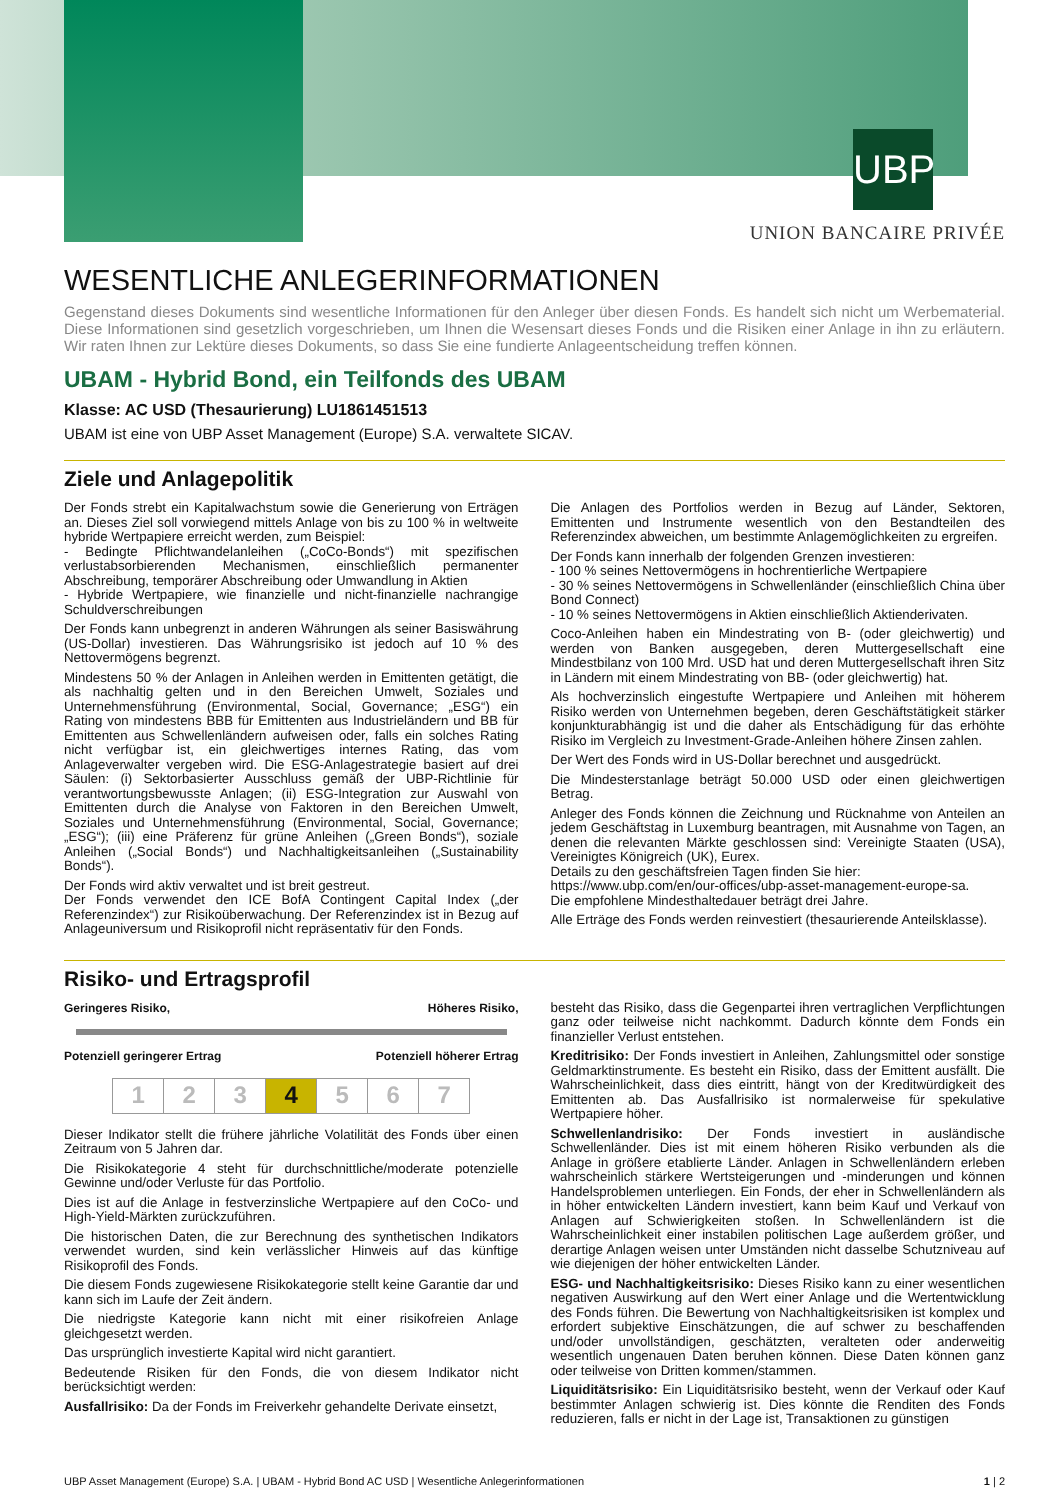UBP
UNION BANCAIRE PRIVÉE
WESENTLICHE ANLEGERINFORMATIONEN
Gegenstand dieses Dokuments sind wesentliche Informationen für den Anleger über diesen Fonds. Es handelt sich nicht um Werbematerial. Diese Informationen sind gesetzlich vorgeschrieben, um Ihnen die Wesensart dieses Fonds und die Risiken einer Anlage in ihn zu erläutern. Wir raten Ihnen zur Lektüre dieses Dokuments, so dass Sie eine fundierte Anlageentscheidung treffen können.
UBAM - Hybrid Bond, ein Teilfonds des UBAM
Klasse: AC USD (Thesaurierung) LU1861451513
UBAM ist eine von UBP Asset Management (Europe) S.A. verwaltete SICAV.
Ziele und Anlagepolitik
Der Fonds strebt ein Kapitalwachstum sowie die Generierung von Erträgen an. Dieses Ziel soll vorwiegend mittels Anlage von bis zu 100 % in weltweite hybride Wertpapiere erreicht werden, zum Beispiel:
- Bedingte Pflichtwandelanleihen („CoCo-Bonds“) mit spezifischen verlustabsorbierenden Mechanismen, einschließlich permanenter Abschreibung, temporärer Abschreibung oder Umwandlung in Aktien
- Hybride Wertpapiere, wie finanzielle und nicht-finanzielle nachrangige Schuldverschreibungen
Der Fonds kann unbegrenzt in anderen Währungen als seiner Basiswährung (US-Dollar) investieren. Das Währungsrisiko ist jedoch auf 10 % des Nettovermögens begrenzt.
Mindestens 50 % der Anlagen in Anleihen werden in Emittenten getätigt, die als nachhaltig gelten und in den Bereichen Umwelt, Soziales und Unternehmensführung (Environmental, Social, Governance; „ESG“) ein Rating von mindestens BBB für Emittenten aus Industrieländern und BB für Emittenten aus Schwellenländern aufweisen oder, falls ein solches Rating nicht verfügbar ist, ein gleichwertiges internes Rating, das vom Anlageverwalter vergeben wird. Die ESG-Anlagestrategie basiert auf drei Säulen: (i) Sektorbasierter Ausschluss gemäß der UBP-Richtlinie für verantwortungsbewusste Anlagen; (ii) ESG-Integration zur Auswahl von Emittenten durch die Analyse von Faktoren in den Bereichen Umwelt, Soziales und Unternehmensführung (Environmental, Social, Governance; „ESG“); (iii) eine Präferenz für grüne Anleihen („Green Bonds“), soziale Anleihen („Social Bonds“) und Nachhaltigkeitsanleihen („Sustainability Bonds“).
Der Fonds wird aktiv verwaltet und ist breit gestreut.
Der Fonds verwendet den ICE BofA Contingent Capital Index („der Referenzindex“) zur Risikoüberwachung. Der Referenzindex ist in Bezug auf Anlageuniversum und Risikoprofil nicht repräsentativ für den Fonds.
Die Anlagen des Portfolios werden in Bezug auf Länder, Sektoren, Emittenten und Instrumente wesentlich von den Bestandteilen des Referenzindex abweichen, um bestimmte Anlagemöglichkeiten zu ergreifen.
Der Fonds kann innerhalb der folgenden Grenzen investieren:
- 100 % seines Nettovermögens in hochrentierliche Wertpapiere
- 30 % seines Nettovermögens in Schwellenländer (einschließlich China über Bond Connect)
- 10 % seines Nettovermögens in Aktien einschließlich Aktienderivaten.
Coco-Anleihen haben ein Mindestrating von B- (oder gleichwertig) und werden von Banken ausgegeben, deren Muttergesellschaft eine Mindestbilanz von 100 Mrd. USD hat und deren Muttergesellschaft ihren Sitz in Ländern mit einem Mindestrating von BB- (oder gleichwertig) hat.
Als hochverzinslich eingestufte Wertpapiere und Anleihen mit höherem Risiko werden von Unternehmen begeben, deren Geschäftstätigkeit stärker konjunkturabhängig ist und die daher als Entschädigung für das erhöhte Risiko im Vergleich zu Investment-Grade-Anleihen höhere Zinsen zahlen.
Der Wert des Fonds wird in US-Dollar berechnet und ausgedrückt.
Die Mindesterstanlage beträgt 50.000 USD oder einen gleichwertigen Betrag.
Anleger des Fonds können die Zeichnung und Rücknahme von Anteilen an jedem Geschäftstag in Luxemburg beantragen, mit Ausnahme von Tagen, an denen die relevanten Märkte geschlossen sind: Vereinigte Staaten (USA), Vereinigtes Königreich (UK), Eurex.
Details zu den geschäftsfreien Tagen finden Sie hier:
https://www.ubp.com/en/our-offices/ubp-asset-management-europe-sa.
Die empfohlene Mindesthaltedauer beträgt drei Jahre.
Alle Erträge des Fonds werden reinvestiert (thesaurierende Anteilsklasse).
Risiko- und Ertragsprofil
Geringeres Risiko, Höheres Risiko,
Potenziell geringerer Ertrag Potenziell höherer Ertrag
| 1 | 2 | 3 | 4 | 5 | 6 | 7 |
Dieser Indikator stellt die frühere jährliche Volatilität des Fonds über einen Zeitraum von 5 Jahren dar.
Die Risikokategorie 4 steht für durchschnittliche/moderate potenzielle Gewinne und/oder Verluste für das Portfolio.
Dies ist auf die Anlage in festverzinsliche Wertpapiere auf den CoCo- und High-Yield-Märkten zurückzuführen.
Die historischen Daten, die zur Berechnung des synthetischen Indikators verwendet wurden, sind kein verlässlicher Hinweis auf das künftige Risikoprofil des Fonds.
Die diesem Fonds zugewiesene Risikokategorie stellt keine Garantie dar und kann sich im Laufe der Zeit ändern.
Die niedrigste Kategorie kann nicht mit einer risikofreien Anlage gleichgesetzt werden.
Das ursprünglich investierte Kapital wird nicht garantiert.
Bedeutende Risiken für den Fonds, die von diesem Indikator nicht berücksichtigt werden:
Ausfallrisiko: Da der Fonds im Freiverkehr gehandelte Derivate einsetzt,
besteht das Risiko, dass die Gegenpartei ihren vertraglichen Verpflichtungen ganz oder teilweise nicht nachkommt. Dadurch könnte dem Fonds ein finanzieller Verlust entstehen.
Kreditrisiko: Der Fonds investiert in Anleihen, Zahlungsmittel oder sonstige Geldmarktinstrumente. Es besteht ein Risiko, dass der Emittent ausfällt. Die Wahrscheinlichkeit, dass dies eintritt, hängt von der Kreditwürdigkeit des Emittenten ab. Das Ausfallrisiko ist normalerweise für spekulative Wertpapiere höher.
Schwellenlandrisiko: Der Fonds investiert in ausländische Schwellenländer. Dies ist mit einem höheren Risiko verbunden als die Anlage in größere etablierte Länder. Anlagen in Schwellenländern erleben wahrscheinlich stärkere Wertsteigerungen und -minderungen und können Handelsproblemen unterliegen. Ein Fonds, der eher in Schwellenländern als in höher entwickelten Ländern investiert, kann beim Kauf und Verkauf von Anlagen auf Schwierigkeiten stoßen. In Schwellenländern ist die Wahrscheinlichkeit einer instabilen politischen Lage außerdem größer, und derartige Anlagen weisen unter Umständen nicht dasselbe Schutzniveau auf wie diejenigen der höher entwickelten Länder.
ESG- und Nachhaltigkeitsrisiko: Dieses Risiko kann zu einer wesentlichen negativen Auswirkung auf den Wert einer Anlage und die Wertentwicklung des Fonds führen. Die Bewertung von Nachhaltigkeitsrisiken ist komplex und erfordert subjektive Einschätzungen, die auf schwer zu beschaffenden und/oder unvollständigen, geschätzten, veralteten oder anderweitig wesentlich ungenauen Daten beruhen können. Diese Daten können ganz oder teilweise von Dritten kommen/stammen.
Liquiditätsrisiko: Ein Liquiditätsrisiko besteht, wenn der Verkauf oder Kauf bestimmter Anlagen schwierig ist. Dies könnte die Renditen des Fonds reduzieren, falls er nicht in der Lage ist, Transaktionen zu günstigen
UBP Asset Management (Europe) S.A. | UBAM - Hybrid Bond AC USD | Wesentliche Anlegerinformationen 1 | 2